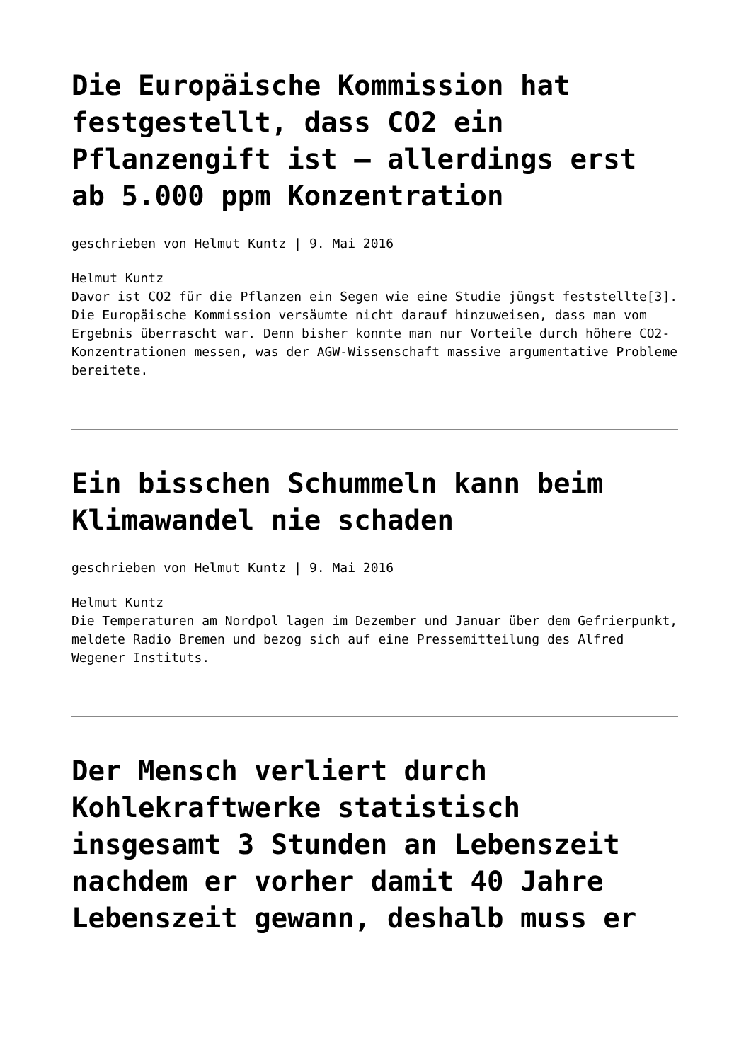Die Europäische Kommission hat festgestellt, dass CO2 ein Pflanzengift ist – allerdings erst ab 5.000 ppm Konzentration
geschrieben von Helmut Kuntz | 9. Mai 2016
Helmut Kuntz
Davor ist CO2 für die Pflanzen ein Segen wie eine Studie jüngst feststellte[3]. Die Europäische Kommission versäumte nicht darauf hinzuweisen, dass man vom Ergebnis überrascht war. Denn bisher konnte man nur Vorteile durch höhere CO2-Konzentrationen messen, was der AGW-Wissenschaft massive argumentative Probleme bereitete.
Ein bisschen Schummeln kann beim Klimawandel nie schaden
geschrieben von Helmut Kuntz | 9. Mai 2016
Helmut Kuntz
Die Temperaturen am Nordpol lagen im Dezember und Januar über dem Gefrierpunkt, meldete Radio Bremen und bezog sich auf eine Pressemitteilung des Alfred Wegener Instituts.
Der Mensch verliert durch Kohlekraftwerke statistisch insgesamt 3 Stunden an Lebenszeit nachdem er vorher damit 40 Jahre Lebenszeit gewann, deshalb muss er